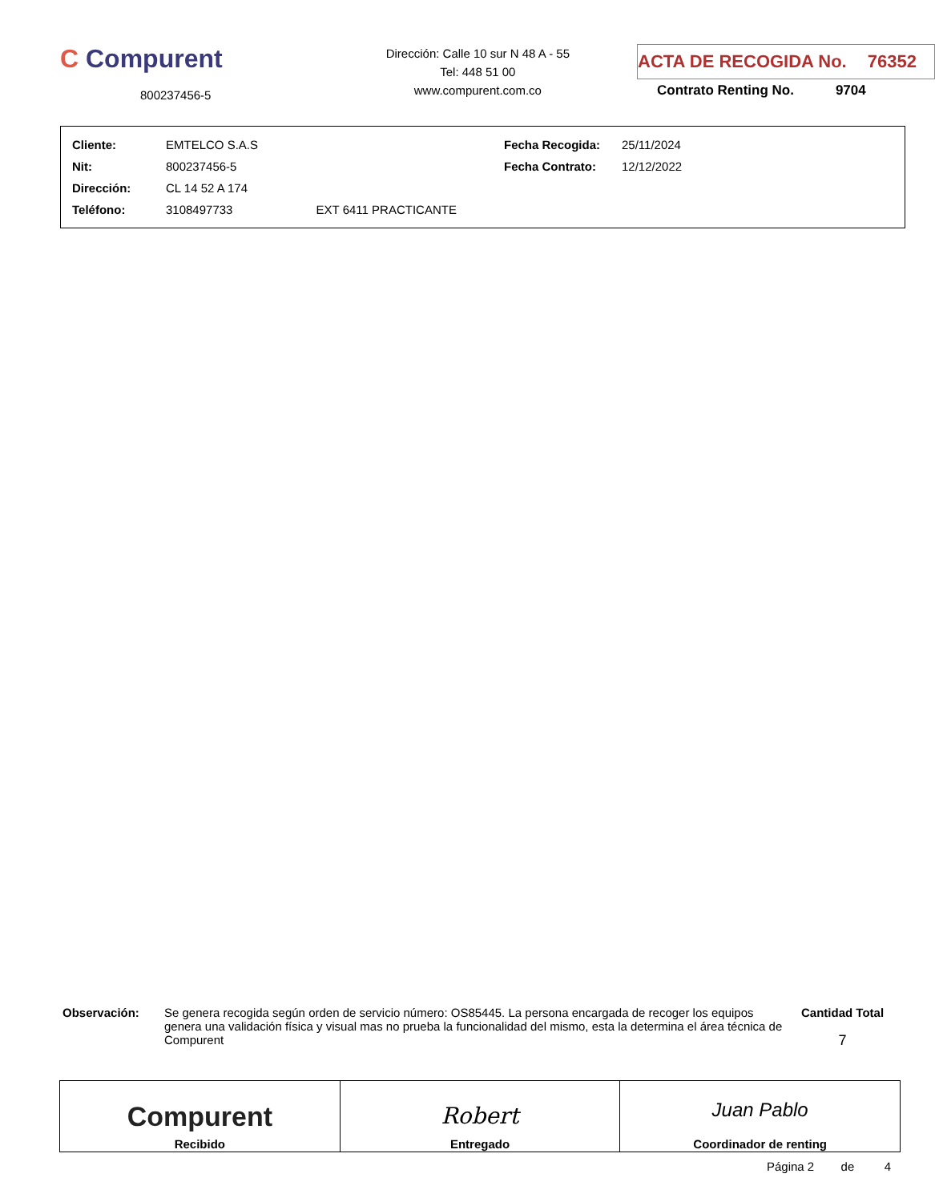C Compurent
800237456-5
Dirección: Calle 10 sur N 48 A - 55
Tel: 448 51 00
www.compurent.com.co
ACTA DE RECOGIDA No. 76352
Contrato Renting No. 9704
| Cliente: | EMTELCO S.A.S | Fecha Recogida: | 25/11/2024 |
| Nit: | 800237456-5 | Fecha Contrato: | 12/12/2022 |
| Dirección: | CL 14 52 A 174 | | |
| Teléfono: | 3108497733 EXT 6411 PRACTICANTE | | |
Observación: Se genera recogida según orden de servicio número: OS85445. La persona encargada de recoger los equipos genera una validación física y visual mas no prueba la funcionalidad del mismo, esta la determina el área técnica de Compurent
Cantidad Total
7
| Compurent Recibido | Robert Entregado | Juan Pablo Coordinador de renting |
Página 2 de 4